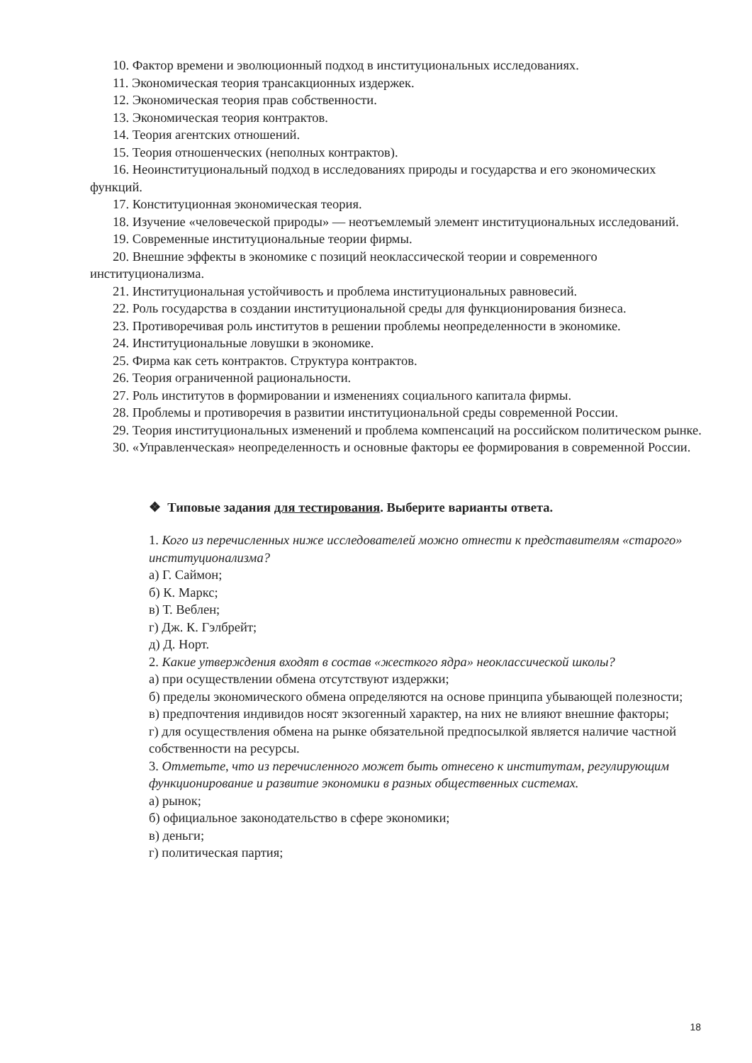10. Фактор времени и эволюционный подход в институциональных исследованиях.
11. Экономическая теория трансакционных издержек.
12. Экономическая теория прав собственности.
13. Экономическая теория контрактов.
14. Теория агентских отношений.
15. Теория отношенческих (неполных контрактов).
16. Неоинституциональный подход в исследованиях природы и государства и его экономических функций.
17. Конституционная экономическая теория.
18. Изучение «человеческой природы» — неотъемлемый элемент институциональных исследований.
19. Современные институциональные теории фирмы.
20. Внешние эффекты в экономике с позиций неоклассической теории и современного институционализма.
21. Институциональная устойчивость и проблема институциональных равновесий.
22. Роль государства в создании институциональной среды для функционирования бизнеса.
23. Противоречивая роль институтов в решении проблемы неопределенности в экономике.
24. Институциональные ловушки в экономике.
25. Фирма как сеть контрактов. Структура контрактов.
26. Теория ограниченной рациональности.
27. Роль институтов в формировании и изменениях социального капитала фирмы.
28. Проблемы и противоречия в развитии институциональной среды современной России.
29. Теория институциональных изменений и проблема компенсаций на российском политическом рынке.
30. «Управленческая» неопределенность и основные факторы ее формирования в современной России.
❖ Типовые задания для тестирования. Выберите варианты ответа.
1. Кого из перечисленных ниже исследователей можно отнести к представителям «старого» институционализма?
а) Г. Саймон;
б) К. Маркс;
в) Т. Веблен;
г) Дж. К. Гэлбрейт;
д) Д. Норт.
2. Какие утверждения входят в состав «жесткого ядра» неоклассической школы?
а) при осуществлении обмена отсутствуют издержки;
б) пределы экономического обмена определяются на основе принципа убывающей полезности;
в) предпочтения индивидов носят экзогенный характер, на них не влияют внешние факторы;
г) для осуществления обмена на рынке обязательной предпосылкой является наличие частной собственности на ресурсы.
3. Отметьте, что из перечисленного может быть отнесено к институтам, регулирующим функционирование и развитие экономики в разных общественных системах.
а) рынок;
б) официальное законодательство в сфере экономики;
в) деньги;
г) политическая партия;
18